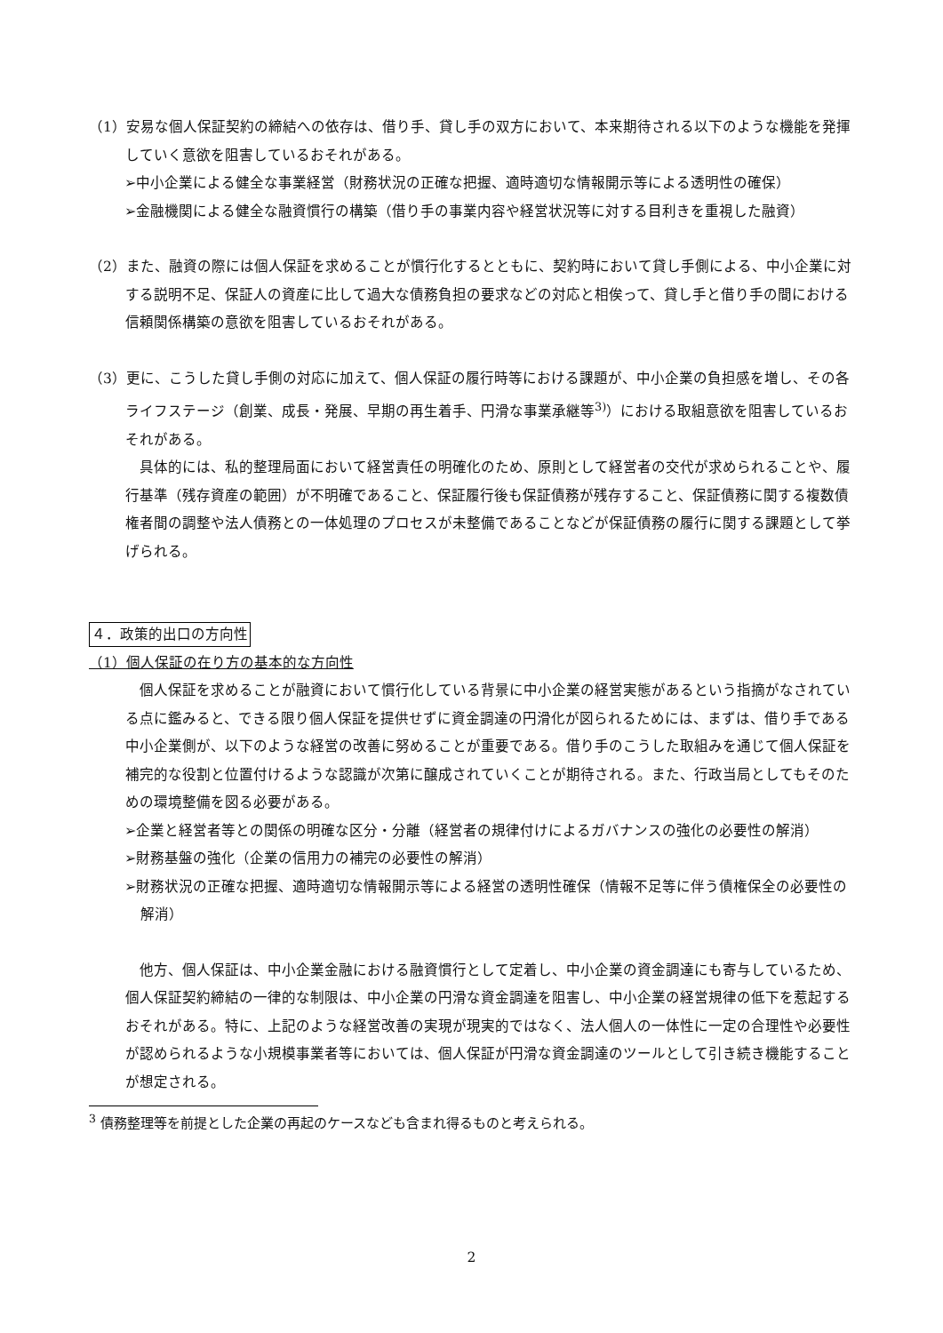（1）安易な個人保証契約の締結への依存は、借り手、貸し手の双方において、本来期待される以下のような機能を発揮していく意欲を阻害しているおそれがある。
➢中小企業による健全な事業経営（財務状況の正確な把握、適時適切な情報開示等による透明性の確保）
➢金融機関による健全な融資慣行の構築（借り手の事業内容や経営状況等に対する目利きを重視した融資）
（2）また、融資の際には個人保証を求めることが慣行化するとともに、契約時において貸し手側による、中小企業に対する説明不足、保証人の資産に比して過大な債務負担の要求などの対応と相俟って、貸し手と借り手の間における信頼関係構築の意欲を阻害しているおそれがある。
（3）更に、こうした貸し手側の対応に加えて、個人保証の履行時等における課題が、中小企業の負担感を増し、その各ライフステージ（創業、成長・発展、早期の再生着手、円滑な事業承継等<sup>3)</sup>）における取組意欲を阻害しているおそれがある。
具体的には、私的整理局面において経営責任の明確化のため、原則として経営者の交代が求められることや、履行基準（残存資産の範囲）が不明確であること、保証履行後も保証債務が残存すること、保証債務に関する複数債権者間の調整や法人債務との一体処理のプロセスが未整備であることなどが保証債務の履行に関する課題として挙げられる。
４．政策的出口の方向性
（1）個人保証の在り方の基本的な方向性
個人保証を求めることが融資において慣行化している背景に中小企業の経営実態があるという指摘がなされている点に鑑みると、できる限り個人保証を提供せずに資金調達の円滑化が図られるためには、まずは、借り手である中小企業側が、以下のような経営の改善に努めることが重要である。借り手のこうした取組みを通じて個人保証を補完的な役割と位置付けるような認識が次第に醸成されていくことが期待される。また、行政当局としてもそのための環境整備を図る必要がある。
➢企業と経営者等との関係の明確な区分・分離（経営者の規律付けによるガバナンスの強化の必要性の解消）
➢財務基盤の強化（企業の信用力の補完の必要性の解消）
➢財務状況の正確な把握、適時適切な情報開示等による経営の透明性確保（情報不足等に伴う債権保全の必要性の解消）
他方、個人保証は、中小企業金融における融資慣行として定着し、中小企業の資金調達にも寄与しているため、個人保証契約締結の一律的な制限は、中小企業の円滑な資金調達を阻害し、中小企業の経営規律の低下を惹起するおそれがある。特に、上記のような経営改善の実現が現実的ではなく、法人個人の一体性に一定の合理性や必要性が認められるような小規模事業者等においては、個人保証が円滑な資金調達のツールとして引き続き機能することが想定される。
<sup>3</sup> 債務整理等を前提とした企業の再起のケースなども含まれ得るものと考えられる。
2